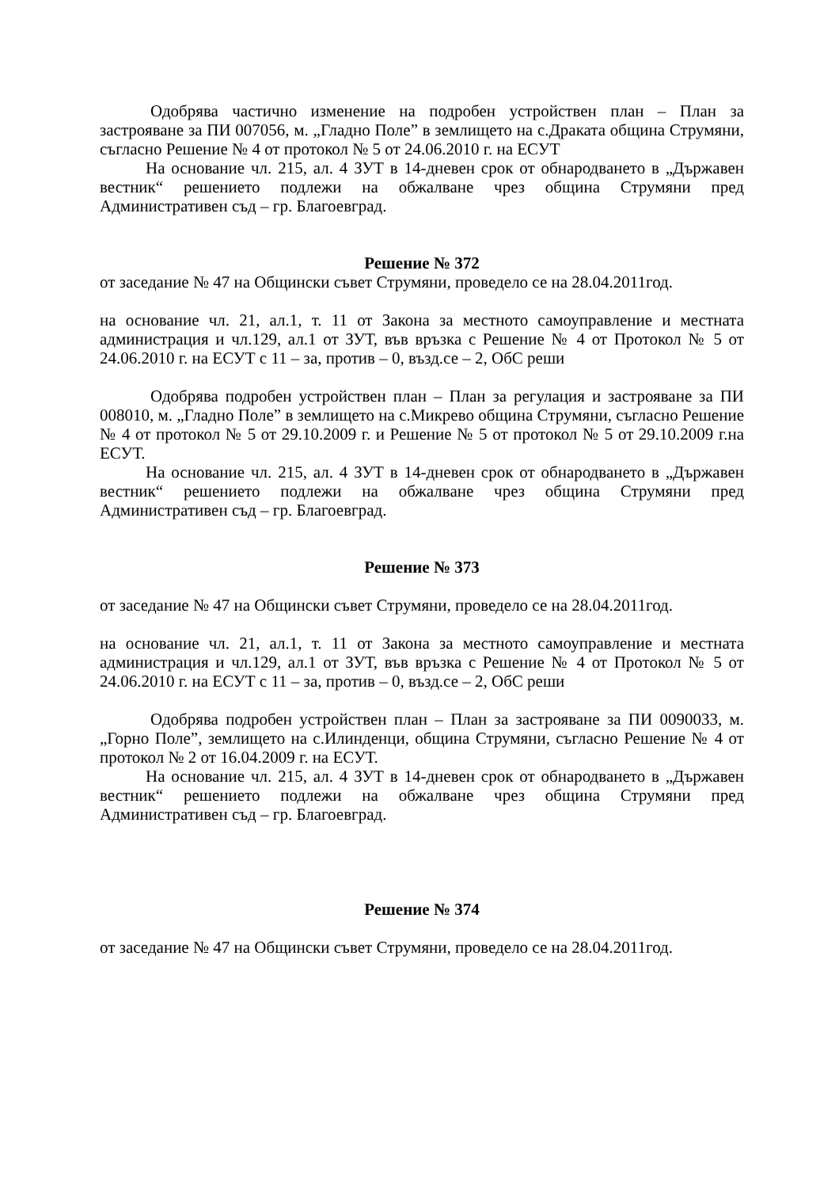Одобрява частично изменение на подробен устройствен план – План за застрояване за ПИ 007056, м. „Гладно Поле” в землището на с.Драката община Струмяни, съгласно Решение № 4 от протокол № 5 от 24.06.2010 г. на ЕСУТ
На основание чл. 215, ал. 4 ЗУТ в 14-дневен срок от обнародването в „Държавен вестник“ решението подлежи на обжалване чрез община Струмяни пред Административен съд – гр. Благоевград.
Решение № 372
от заседание № 47 на Общински съвет Струмяни, проведело се на 28.04.2011год.
на основание чл. 21, ал.1, т. 11 от Закона за местното самоуправление и местната администрация и чл.129, ал.1 от ЗУТ, във връзка с Решение № 4 от Протокол № 5 от 24.06.2010 г. на ЕСУТ с 11 – за, против – 0, възд.се – 2, ОбС реши
Одобрява подробен устройствен план – План за регулация и застрояване за ПИ 008010, м. „Гладно Поле” в землището на с.Микрево община Струмяни, съгласно Решение № 4 от протокол № 5 от 29.10.2009 г. и Решение № 5 от протокол № 5 от 29.10.2009 г.на ЕСУТ.
На основание чл. 215, ал. 4 ЗУТ в 14-дневен срок от обнародването в „Държавен вестник“ решението подлежи на обжалване чрез община Струмяни пред Административен съд – гр. Благоевград.
Решение № 373
от заседание № 47 на Общински съвет Струмяни, проведело се на 28.04.2011год.
на основание чл. 21, ал.1, т. 11 от Закона за местното самоуправление и местната администрация и чл.129, ал.1 от ЗУТ, във връзка с Решение № 4 от Протокол № 5 от 24.06.2010 г. на ЕСУТ с 11 – за, против – 0, възд.се – 2, ОбС реши
Одобрява подробен устройствен план – План за застрояване за ПИ 0090033, м. „Горно Поле”, землището на с.Илинденци, община Струмяни, съгласно Решение № 4 от протокол № 2 от 16.04.2009 г. на ЕСУТ.
На основание чл. 215, ал. 4 ЗУТ в 14-дневен срок от обнародването в „Държавен вестник“ решението подлежи на обжалване чрез община Струмяни пред Административен съд – гр. Благоевград.
Решение № 374
от заседание № 47 на Общински съвет Струмяни, проведело се на 28.04.2011год.